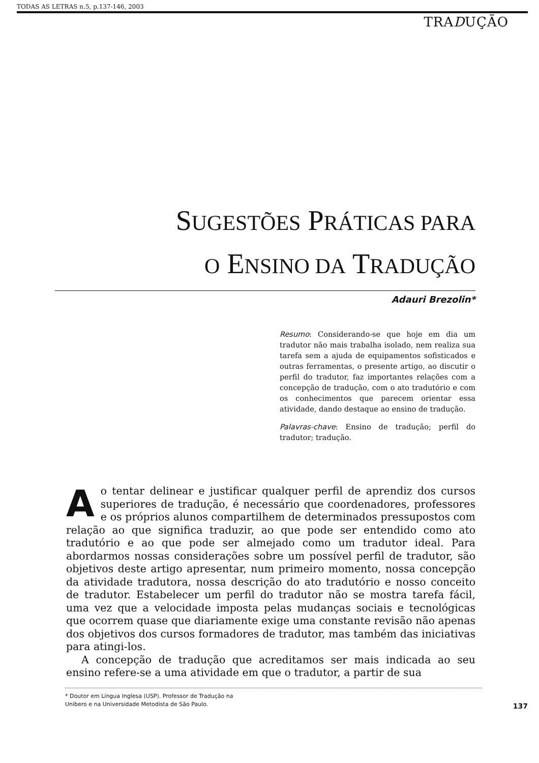TODAS AS LETRAS n.5, p.137-146, 2003
TRADUÇÃO
SUGESTÕES PRÁTICAS PARA
O ENSINO DA TRADUÇÃO
Adauri Brezolin*
Resumo: Considerando-se que hoje em dia um tradutor não mais trabalha isolado, nem realiza sua tarefa sem a ajuda de equipamentos sofisticados e outras ferramentas, o presente artigo, ao discutir o perfil do tradutor, faz importantes relações com a concepção de tradução, com o ato tradutório e com os conhecimentos que parecem orientar essa atividade, dando destaque ao ensino de tradução.
Palavras-chave: Ensino de tradução; perfil do tradutor; tradução.
Ao tentar delinear e justificar qualquer perfil de aprendiz dos cursos superiores de tradução, é necessário que coordenadores, professores e os próprios alunos compartilhem de determinados pressupostos com relação ao que significa traduzir, ao que pode ser entendido como ato tradutório e ao que pode ser almejado como um tradutor ideal. Para abordarmos nossas considerações sobre um possível perfil de tradutor, são objetivos deste artigo apresentar, num primeiro momento, nossa concepção da atividade tradutora, nossa descrição do ato tradutório e nosso conceito de tradutor. Estabelecer um perfil do tradutor não se mostra tarefa fácil, uma vez que a velocidade imposta pelas mudanças sociais e tecnológicas que ocorrem quase que diariamente exige uma constante revisão não apenas dos objetivos dos cursos formadores de tradutor, mas também das iniciativas para atingi-los.
A concepção de tradução que acreditamos ser mais indicada ao seu ensino refere-se a uma atividade em que o tradutor, a partir de sua
* Doutor em Língua Inglesa (USP). Professor de Tradução na
Unibero e na Universidade Metodista de São Paulo.
137